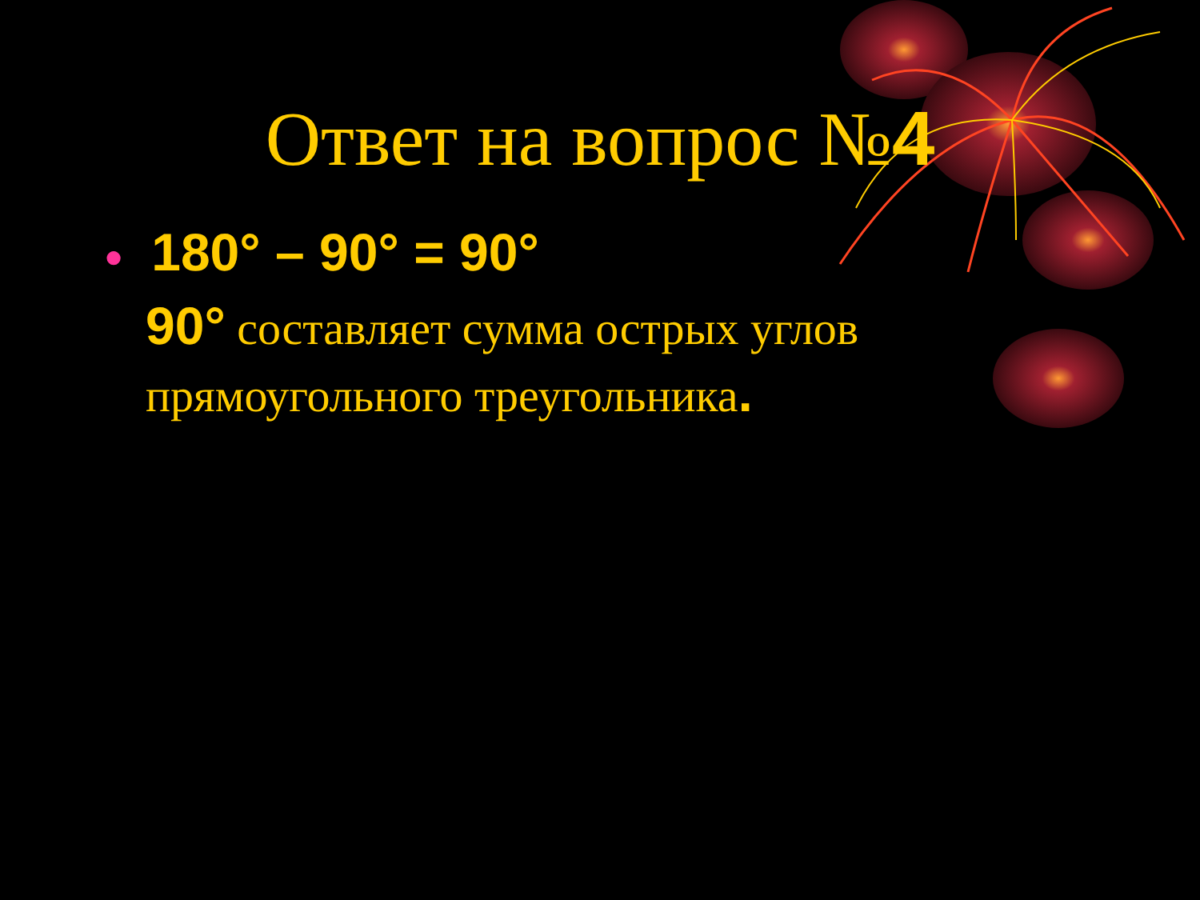Ответ на вопрос №4
● 180° – 90° = 90°
90° составляет сумма острых углов прямоугольного треугольника.